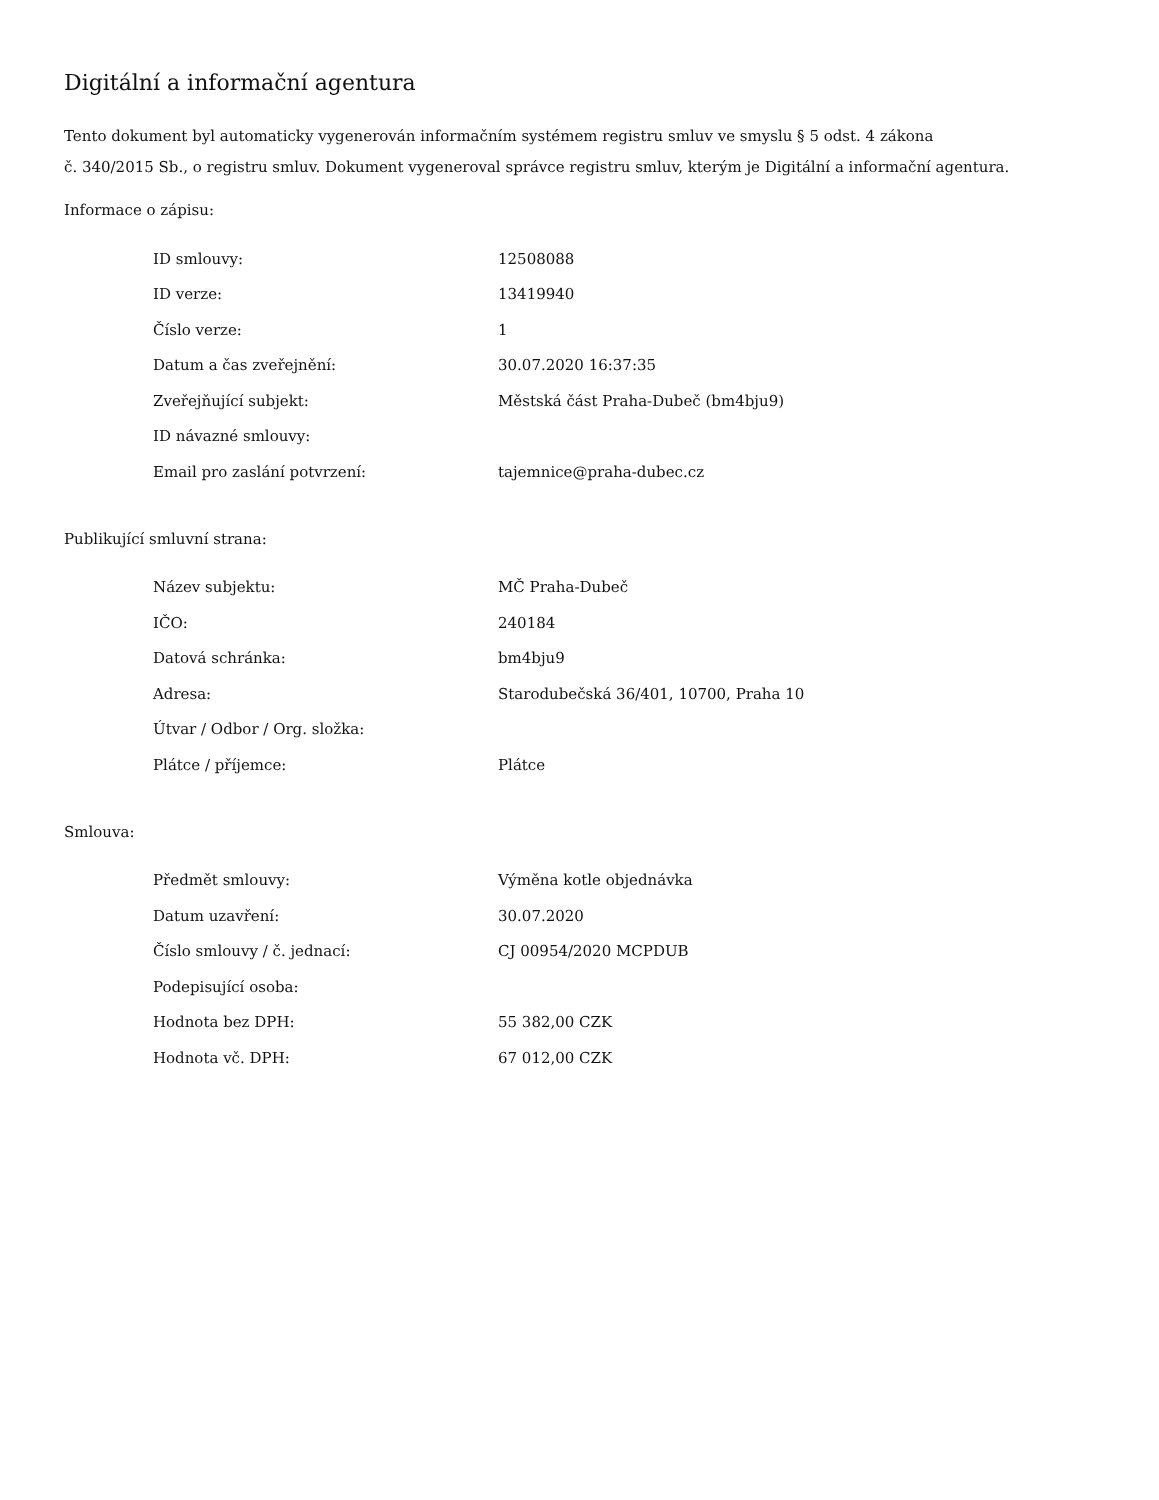Digitální a informační agentura
Tento dokument byl automaticky vygenerován informačním systémem registru smluv ve smyslu § 5 odst. 4 zákona
č. 340/2015 Sb., o registru smluv. Dokument vygeneroval správce registru smluv, kterým je Digitální a informační agentura.
Informace o zápisu:
| ID smlouvy: | 12508088 |
| ID verze: | 13419940 |
| Číslo verze: | 1 |
| Datum a čas zveřejnění: | 30.07.2020 16:37:35 |
| Zveřejňující subjekt: | Městská část Praha-Dubeč (bm4bju9) |
| ID návazné smlouvy: | |
| Email pro zaslání potvrzení: | tajemnice@praha-dubec.cz |
Publikující smluvní strana:
| Název subjektu: | MČ Praha-Dubeč |
| IČO: | 240184 |
| Datová schránka: | bm4bju9 |
| Adresa: | Starodubečská 36/401, 10700, Praha 10 |
| Útvar / Odbor / Org. složka: | |
| Plátce / příjemce: | Plátce |
Smlouva:
| Předmět smlouvy: | Výměna kotle objednávka |
| Datum uzavření: | 30.07.2020 |
| Číslo smlouvy / č. jednací: | CJ 00954/2020 MCPDUB |
| Podepisující osoba: | |
| Hodnota bez DPH: | 55 382,00 CZK |
| Hodnota vč. DPH: | 67 012,00 CZK |